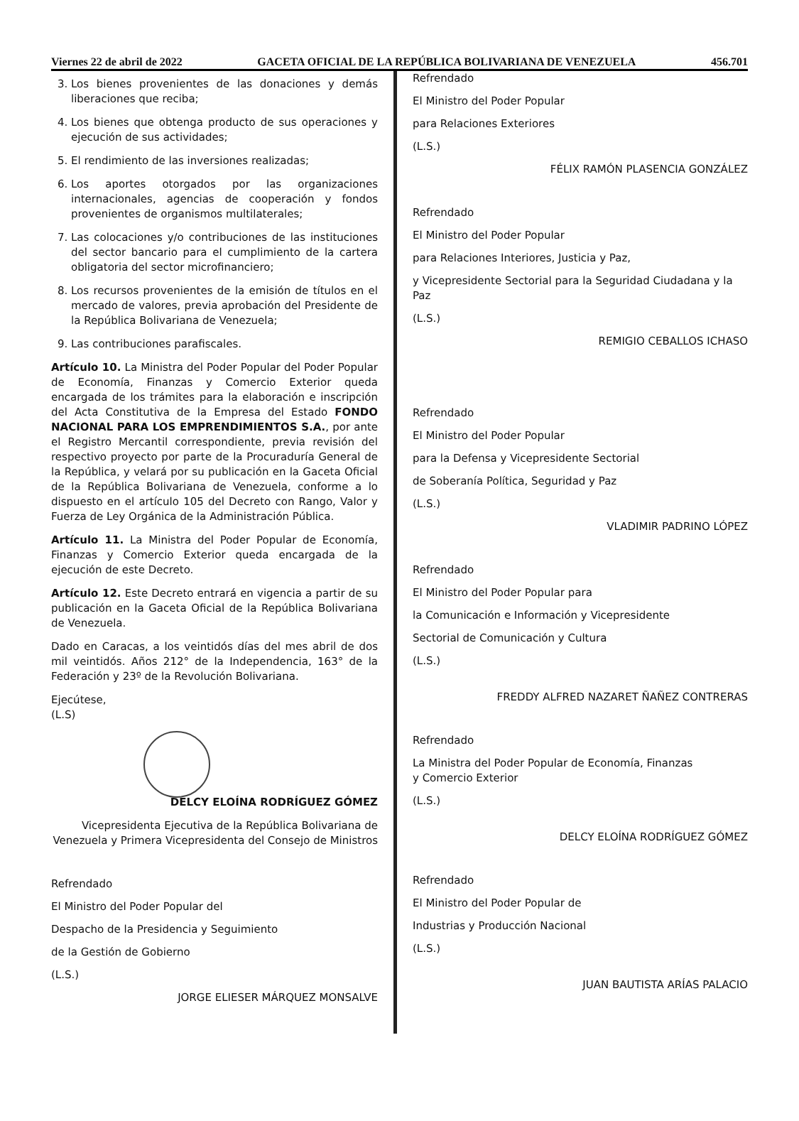Viernes 22 de abril de 2022 GACETA OFICIAL DE LA REPÚBLICA BOLIVARIANA DE VENEZUELA 456.701
3. Los bienes provenientes de las donaciones y demás liberaciones que reciba;
4. Los bienes que obtenga producto de sus operaciones y ejecución de sus actividades;
5. El rendimiento de las inversiones realizadas;
6. Los aportes otorgados por las organizaciones internacionales, agencias de cooperación y fondos provenientes de organismos multilaterales;
7. Las colocaciones y/o contribuciones de las instituciones del sector bancario para el cumplimiento de la cartera obligatoria del sector microfinanciero;
8. Los recursos provenientes de la emisión de títulos en el mercado de valores, previa aprobación del Presidente de la República Bolivariana de Venezuela;
9. Las contribuciones parafiscales.
Artículo 10. La Ministra del Poder Popular del Poder Popular de Economía, Finanzas y Comercio Exterior queda encargada de los trámites para la elaboración e inscripción del Acta Constitutiva de la Empresa del Estado FONDO NACIONAL PARA LOS EMPRENDIMIENTOS S.A., por ante el Registro Mercantil correspondiente, previa revisión del respectivo proyecto por parte de la Procuraduría General de la República, y velará por su publicación en la Gaceta Oficial de la República Bolivariana de Venezuela, conforme a lo dispuesto en el artículo 105 del Decreto con Rango, Valor y Fuerza de Ley Orgánica de la Administración Pública.
Artículo 11. La Ministra del Poder Popular de Economía, Finanzas y Comercio Exterior queda encargada de la ejecución de este Decreto.
Artículo 12. Este Decreto entrará en vigencia a partir de su publicación en la Gaceta Oficial de la República Bolivariana de Venezuela.
Dado en Caracas, a los veintidós días del mes abril de dos mil veintidós. Años 212° de la Independencia, 163° de la Federación y 23º de la Revolución Bolivariana.
Ejecútese,
(L.S)
DELCY ELOÍNA RODRÍGUEZ GÓMEZ
Vicepresidenta Ejecutiva de la República Bolivariana de Venezuela y Primera Vicepresidenta del Consejo de Ministros
Refrendado
El Ministro del Poder Popular del
Despacho de la Presidencia y Seguimiento
de la Gestión de Gobierno
(L.S.)
JORGE ELIESER MÁRQUEZ MONSALVE
Refrendado
El Ministro del Poder Popular
para Relaciones Exteriores
(L.S.)
FÉLIX RAMÓN PLASENCIA GONZÁLEZ
Refrendado
El Ministro del Poder Popular
para Relaciones Interiores, Justicia y Paz,
y Vicepresidente Sectorial para la Seguridad Ciudadana y la Paz
(L.S.)
REMIGIO CEBALLOS ICHASO
Refrendado
El Ministro del Poder Popular
para la Defensa y Vicepresidente Sectorial
de Soberanía Política, Seguridad y Paz
(L.S.)
VLADIMIR PADRINO LÓPEZ
Refrendado
El Ministro del Poder Popular para
la Comunicación e Información y Vicepresidente
Sectorial de Comunicación y Cultura
(L.S.)
FREDDY ALFRED NAZARET ÑAÑEZ CONTRERAS
Refrendado
La Ministra del Poder Popular de Economía, Finanzas
y Comercio Exterior
(L.S.)
DELCY ELOÍNA RODRÍGUEZ GÓMEZ
Refrendado
El Ministro del Poder Popular de
Industrias y Producción Nacional
(L.S.)
JUAN BAUTISTA ARÍAS PALACIO